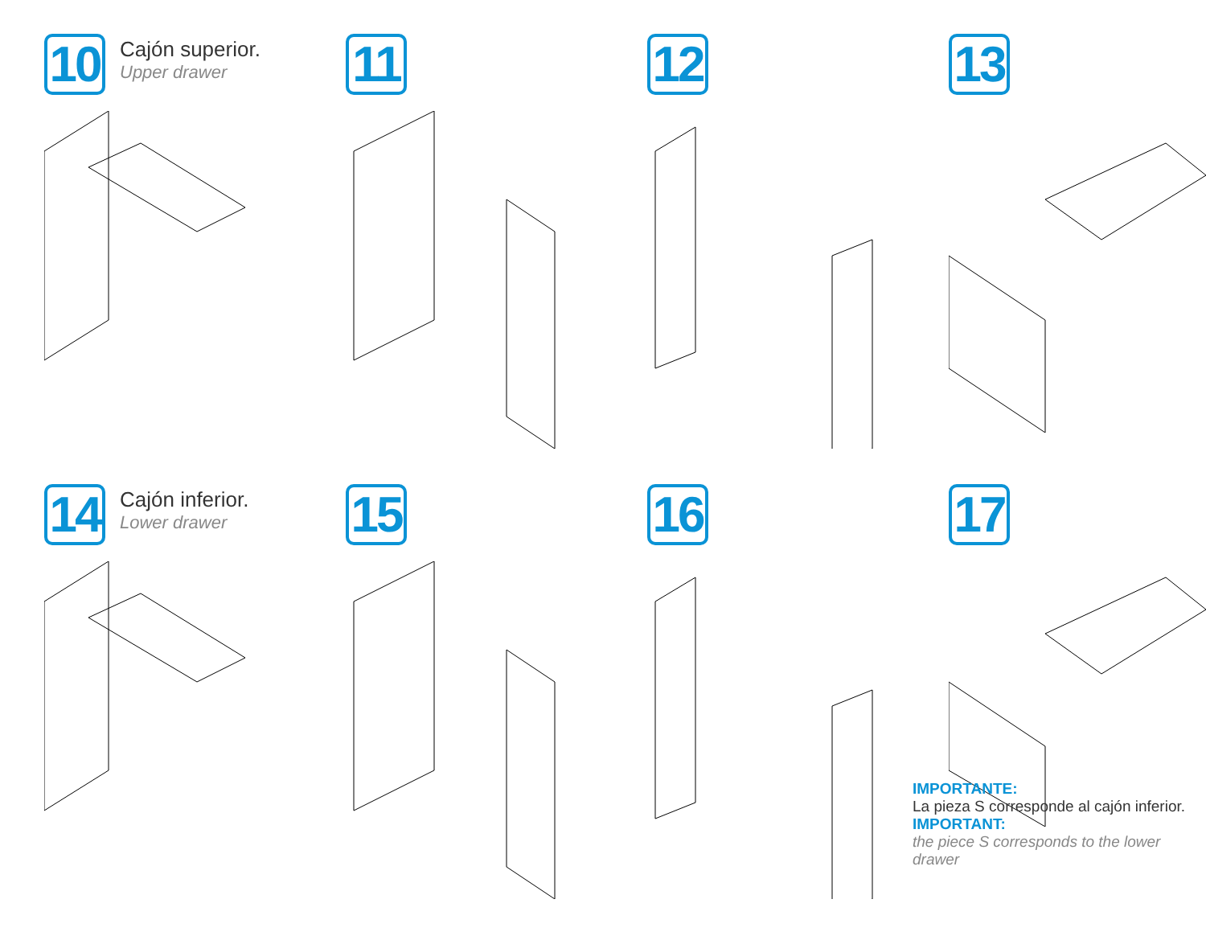10
Cajón superior.
Upper drawer
11
12
13
14
Cajón inferior.
Lower drawer
15
16
17
IMPORTANTE:
La pieza S corresponde al cajón inferior.
IMPORTANT:
the piece S corresponds to the lower drawer